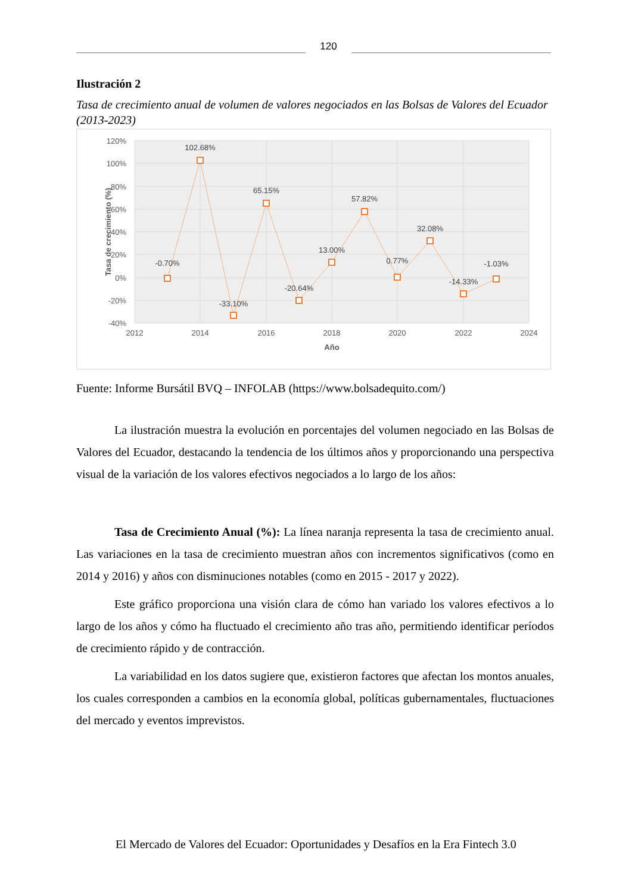120
Ilustración 2
Tasa de crecimiento anual de volumen de valores negociados en las Bolsas de Valores del Ecuador (2013-2023)
120%
100%
80%
60%
40%
20%
0%
-20%
-40%
2012
2014
2016
2018
2020
2022
2024
Año
Tasa de crecimiento (%)
-0.70%
102.68%
-33.10%
65.15%
-20.64%
13.00%
57.82%
0.77%
32.08%
-14.33%
-1.03%
Fuente: Informe Bursátil BVQ – INFOLAB (https://www.bolsadequito.com/)
La ilustración muestra la evolución en porcentajes del volumen negociado en las Bolsas de Valores del Ecuador, destacando la tendencia de los últimos años y proporcionando una perspectiva visual de la variación de los valores efectivos negociados a lo largo de los años:
Tasa de Crecimiento Anual (%): La línea naranja representa la tasa de crecimiento anual. Las variaciones en la tasa de crecimiento muestran años con incrementos significativos (como en 2014 y 2016) y años con disminuciones notables (como en 2015 - 2017 y 2022).
Este gráfico proporciona una visión clara de cómo han variado los valores efectivos a lo largo de los años y cómo ha fluctuado el crecimiento año tras año, permitiendo identificar períodos de crecimiento rápido y de contracción.
La variabilidad en los datos sugiere que, existieron factores que afectan los montos anuales, los cuales corresponden a cambios en la economía global, políticas gubernamentales, fluctuaciones del mercado y eventos imprevistos.
El Mercado de Valores del Ecuador: Oportunidades y Desafíos en la Era Fintech 3.0